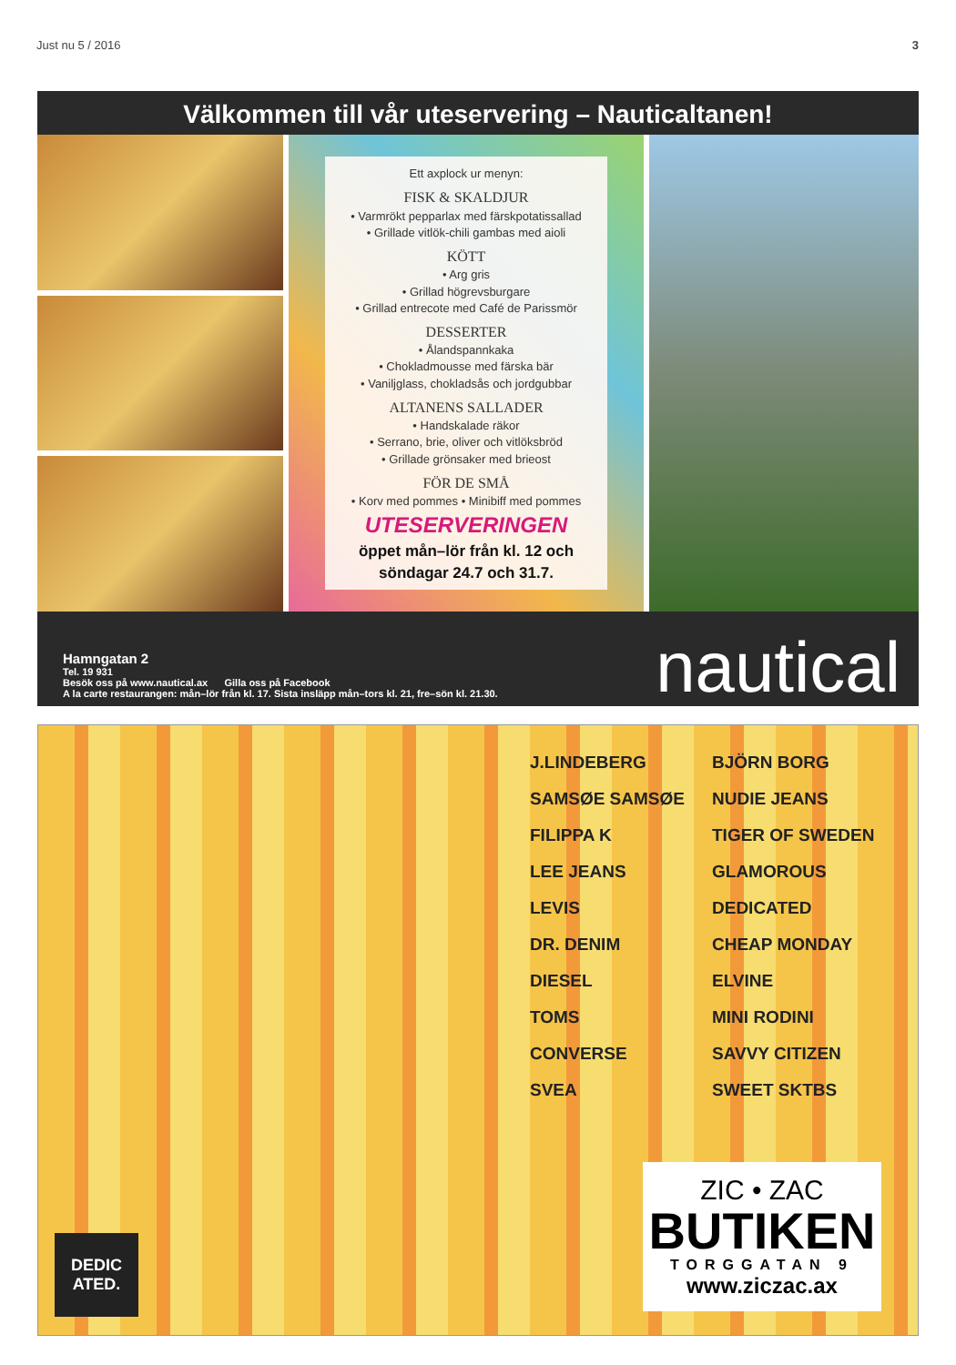Just nu 5 / 2016 3
Välkommen till vår uteservering – Nauticaltanen!
Ett axplock ur menyn:
FISK & SKALDJUR
• Varmrökt pepparlax med färskpotatissallad
• Grillade vitlök-chili gambas med aioli
KÖTT
• Arg gris
• Grillad högrevsburgare
• Grillad entrecote med Café de Parissmör
DESSERTER
• Ålandspannkaka
• Chokladmousse med färska bär
• Vaniljglass, chokladsås och jordgubbar
ALTANENS SALLADER
• Handskalade räkor
• Serrano, brie, oliver och vitlöksbröd
• Grillade grönsaker med brieost
FÖR DE SMÅ
• Korv med pommes • Minibiff med pommes
UTESERVERINGEN
öppet mån–lör från kl. 12 och söndagar 24.7 och 31.7.
Hamngatan 2
Tel. 19 931
Besök oss på www.nautical.ax Gilla oss på Facebook
A la carte restaurangen: mån–lör från kl. 17. Sista insläpp mån–tors kl. 21, fre–sön kl. 21.30.
nautical
J.LINDEBERG BJÖRN BORG SAMSØE SAMSØE NUDIE JEANS FILIPPA K TIGER OF SWEDEN LEE JEANS GLAMOROUS LEVIS DEDICATED DR. DENIM CHEAP MONDAY DIESEL ELVINE TOMS MINI RODINI CONVERSE SAVVY CITIZEN SVEA SWEET SKTBS
DEDIC
ATED.
ZIC • ZAC
BUTIKEN
TORGGATAN 9
www.ziczac.ax